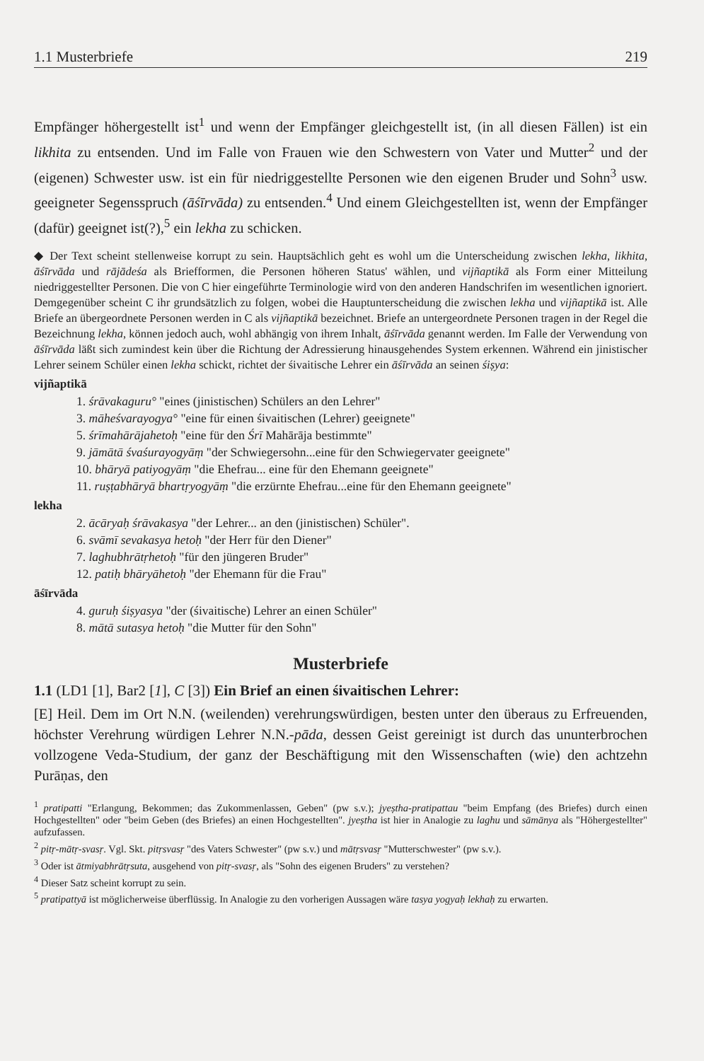1.1 Musterbriefe 219
Empfänger höhergestellt ist<sup>1</sup> und wenn der Empfänger gleichgestellt ist, (in all diesen Fällen) ist ein likhita zu entsenden. Und im Falle von Frauen wie den Schwestern von Vater und Mutter<sup>2</sup> und der (eigenen) Schwester usw. ist ein für niedriggestellte Personen wie den eigenen Bruder und Sohn<sup>3</sup> usw. geeigneter Segensspruch (āśīrvāda) zu entsenden.<sup>4</sup> Und einem Gleichgestellten ist, wenn der Empfänger (dafür) geeignet ist(?),<sup>5</sup> ein lekha zu schicken.
◆ Der Text scheint stellenweise korrupt zu sein. Hauptsächlich geht es wohl um die Unterscheidung zwischen lekha, likhita, āśīrvāda und rājādeśa als Briefformen, die Personen höheren Status' wählen, und vijñaptikā als Form einer Mitteilung niedriggestellter Personen. Die von C hier eingeführte Terminologie wird von den anderen Handschrifen im wesentlichen ignoriert. Demgegenüber scheint C ihr grundsätzlich zu folgen, wobei die Hauptunterscheidung die zwischen lekha und vijñaptikā ist. Alle Briefe an übergeordnete Personen werden in C als vijñaptikā bezeichnet. Briefe an untergeordnete Personen tragen in der Regel die Bezeichnung lekha, können jedoch auch, wohl abhängig von ihrem Inhalt, āśīrvāda genannt werden. Im Falle der Verwendung von āśīrvāda läßt sich zumindest kein über die Richtung der Adressierung hinausgehendes System erkennen. Während ein jinistischer Lehrer seinem Schüler einen lekha schickt, richtet der śivaitische Lehrer ein āśīrvāda an seinen śiṣya:
vijñaptikā
1. śrāvakaguru° "eines (jinistischen) Schülers an den Lehrer"
3. māheśvarayogya° "eine für einen śivaitischen (Lehrer) geeignete"
5. śrīmahārājahetoḥ "eine für den Śrī Mahārāja bestimmte"
9. jāmātā śvaśurayogyāṃ "der Schwiegersohn...eine für den Schwiegervater geeignete"
10. bhāryā patiyogyāṃ "die Ehefrau... eine für den Ehemann geeignete"
11. ruṣṭabhāryā bhartṛyogyāṃ "die erzürnte Ehefrau...eine für den Ehemann geeignete"
lekha
2. ācāryaḥ śrāvakasya "der Lehrer... an den (jinistischen) Schüler".
6. svāmī sevakasya hetoḥ "der Herr für den Diener"
7. laghubhrātṛhetoḥ "für den jüngeren Bruder"
12. patiḥ bhāryāhetoḥ "der Ehemann für die Frau"
āśīrvāda
4. guruḥ śiṣyasya "der (śivaitische) Lehrer an einen Schüler"
8. mātā sutasya hetoḥ "die Mutter für den Sohn"
Musterbriefe
1.1 (LD1 [1], Bar2 [1], C [3]) Ein Brief an einen śivaitischen Lehrer:
[E] Heil. Dem im Ort N.N. (weilenden) verehrungswürdigen, besten unter den überaus zu Erfreuenden, höchster Verehrung würdigen Lehrer N.N.-pāda, dessen Geist gereinigt ist durch das ununterbrochen vollzogene Veda-Studium, der ganz der Beschäftigung mit den Wissenschaften (wie) den achtzehn Purāṇas, den
<sup>1</sup> pratipatti "Erlangung, Bekommen; das Zukommenlassen, Geben" (pw s.v.); jyeṣtha-pratipattau "beim Empfang (des Briefes) durch einen Hochgestellten" oder "beim Geben (des Briefes) an einen Hochgestellten". jyeṣtha ist hier in Analogie zu laghu und sāmānya als "Höhergestellter" aufzufassen.
<sup>2</sup> pitṛ-mātṛ-svasṛ. Vgl. Skt. pitṛsvasṛ "des Vaters Schwester" (pw s.v.) und mātṛsvasṛ "Mutterschwester" (pw s.v.).
<sup>3</sup> Oder ist ātmiyabhrātṛsuta, ausgehend von pitṛ-svasṛ, als "Sohn des eigenen Bruders" zu verstehen?
<sup>4</sup> Dieser Satz scheint korrupt zu sein.
<sup>5</sup> pratipattyā ist möglicherweise überflüssig. In Analogie zu den vorherigen Aussagen wäre tasya yogyaḥ lekhaḥ zu erwarten.